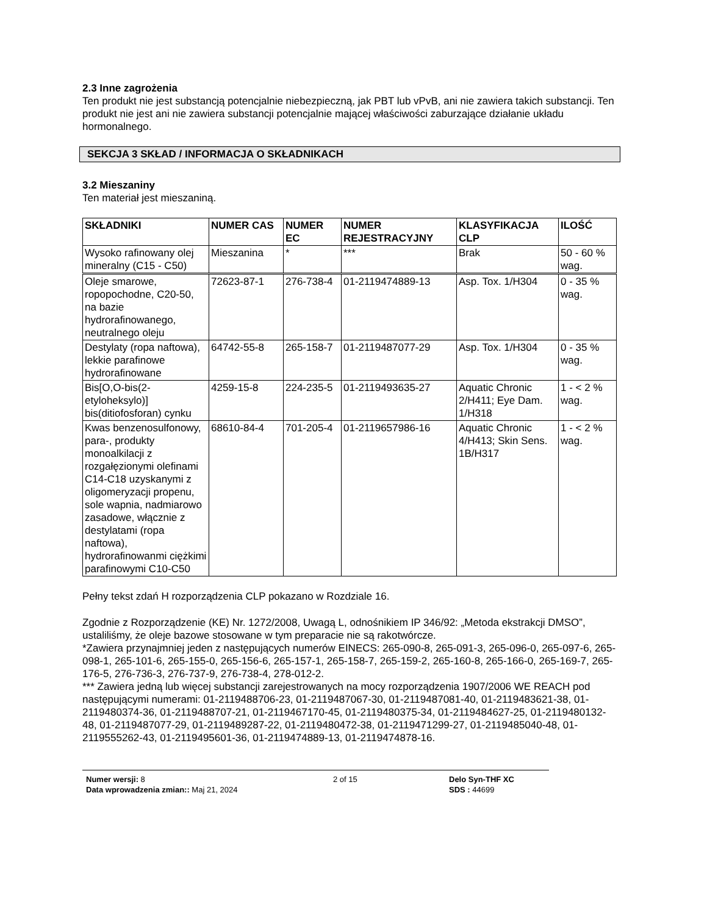2.3 Inne zagrożenia
Ten produkt nie jest substancją potencjalnie niebezpieczną, jak PBT lub vPvB, ani nie zawiera takich substancji. Ten produkt nie jest ani nie zawiera substancji potencjalnie mającej właściwości zaburzające działanie układu hormonalnego.
SEKCJA 3 SKŁAD / INFORMACJA O SKŁADNIKACH
3.2 Mieszaniny
Ten materiał jest mieszaniną.
| SKŁADNIKI | NUMER CAS | NUMER EC | NUMER REJESTRACYJNY | KLASYFIKACJA CLP | ILOŚĆ |
| --- | --- | --- | --- | --- | --- |
| Wysoko rafinowany olej mineralny (C15 - C50) | Mieszanina | * | *** | Brak | 50 - 60 % wag. |
| Oleje smarowe, ropopochodne, C20-50, na bazie hydrorafinowanego, neutralnego oleju | 72623-87-1 | 276-738-4 | 01-2119474889-13 | Asp. Tox. 1/H304 | 0 - 35 % wag. |
| Destylaty (ropa naftowa), lekkie parafinowe hydrorafinowane | 64742-55-8 | 265-158-7 | 01-2119487077-29 | Asp. Tox. 1/H304 | 0 - 35 % wag. |
| Bis[O,O-bis(2-etyloheksylo)] bis(ditiofosforan) cynku | 4259-15-8 | 224-235-5 | 01-2119493635-27 | Aquatic Chronic 2/H411; Eye Dam. 1/H318 | 1 - < 2 % wag. |
| Kwas benzenosulfonowy, para-, produkty monoalkilacji z rozgałęzionymi olefinami C14-C18 uzyskanymi z oligomeryzacji propenu, sole wapnia, nadmiarowo zasadowe, włącznie z destylatami (ropa naftowa), hydrorafinowanmi ciężkimi parafinowymi C10-C50 | 68610-84-4 | 701-205-4 | 01-2119657986-16 | Aquatic Chronic 4/H413; Skin Sens. 1B/H317 | 1 - < 2 % wag. |
Pełny tekst zdań H rozporządzenia CLP pokazano w Rozdziale 16.
Zgodnie z Rozporządzenie (KE) Nr. 1272/2008, Uwagą L, odnośnikiem IP 346/92: „Metoda ekstrakcji DMSO”, ustaliliśmy, że oleje bazowe stosowane w tym preparacie nie są rakotwórcze.
*Zawiera przynajmniej jeden z następujących numerów EINECS: 265-090-8, 265-091-3, 265-096-0, 265-097-6, 265-098-1, 265-101-6, 265-155-0, 265-156-6, 265-157-1, 265-158-7, 265-159-2, 265-160-8, 265-166-0, 265-169-7, 265-176-5, 276-736-3, 276-737-9, 276-738-4, 278-012-2.
*** Zawiera jedną lub więcej substancji zarejestrowanych na mocy rozporządzenia 1907/2006 WE REACH pod następującymi numerami: 01-2119488706-23, 01-2119487067-30, 01-2119487081-40, 01-2119483621-38, 01-2119480374-36, 01-2119488707-21, 01-2119467170-45, 01-2119480375-34, 01-2119484627-25, 01-2119480132-48, 01-2119487077-29, 01-2119489287-22, 01-2119480472-38, 01-2119471299-27, 01-2119485040-48, 01-2119555262-43, 01-2119495601-36, 01-2119474889-13, 01-2119474878-16.
Numer wersji: 8
Data wprowadzenia zmian:: Maj 21, 2024
2 of 15 Delo Syn-THF XC
SDS : 44699